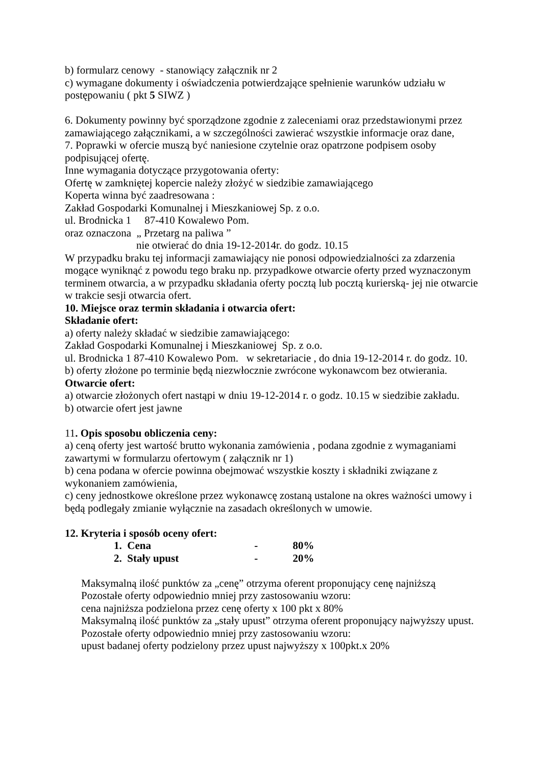b) formularz cenowy - stanowiący załącznik nr 2
c) wymagane dokumenty i oświadczenia potwierdzające spełnienie warunków udziału w postępowaniu ( pkt 5 SIWZ )
6. Dokumenty powinny być sporządzone zgodnie z zaleceniami oraz przedstawionymi przez zamawiającego załącznikami, a w szczególności zawierać wszystkie informacje oraz dane,
7. Poprawki w ofercie muszą być naniesione czytelnie oraz opatrzone podpisem osoby podpisującej ofertę.
Inne wymagania dotyczące przygotowania oferty:
Ofertę w zamkniętej kopercie należy złożyć w siedzibie zamawiającego
Koperta winna być zaadresowana :
Zakład Gospodarki Komunalnej i Mieszkaniowej Sp. z o.o.
ul. Brodnicka 1 87-410 Kowalewo Pom.
oraz oznaczona „ Przetarg na paliwa ”
nie otwierać do dnia 19-12-2014r. do godz. 10.15
W przypadku braku tej informacji zamawiający nie ponosi odpowiedzialności za zdarzenia mogące wyniknąć z powodu tego braku np. przypadkowe otwarcie oferty przed wyznaczonym terminem otwarcia, a w przypadku składania oferty pocztą lub pocztą kurierską- jej nie otwarcie w trakcie sesji otwarcia ofert.
10. Miejsce oraz termin składania i otwarcia ofert:
Składanie ofert:
a) oferty należy składać w siedzibie zamawiającego:
Zakład Gospodarki Komunalnej i Mieszkaniowej Sp. z o.o.
ul. Brodnicka 1 87-410 Kowalewo Pom. w sekretariacie , do dnia 19-12-2014 r. do godz. 10.
b) oferty złożone po terminie będą niezwłocznie zwrócone wykonawcom bez otwierania.
Otwarcie ofert:
a) otwarcie złożonych ofert nastąpi w dniu 19-12-2014 r. o godz. 10.15 w siedzibie zakładu.
b) otwarcie ofert jest jawne
11. Opis sposobu obliczenia ceny:
a) ceną oferty jest wartość brutto wykonania zamówienia , podana zgodnie z wymaganiami zawartymi w formularzu ofertowym ( załącznik nr 1)
b) cena podana w ofercie powinna obejmować wszystkie koszty i składniki związane z wykonaniem zamówienia,
c) ceny jednostkowe określone przez wykonawcę zostaną ustalone na okres ważności umowy i będą podlegały zmianie wyłącznie na zasadach określonych w umowie.
12. Kryteria i sposób oceny ofert:
1. Cena - 80%
2. Stały upust - 20%
Maksymalną ilość punktów za „cenę” otrzyma oferent proponujący cenę najniższą
Pozostałe oferty odpowiednio mniej przy zastosowaniu wzoru:
cena najniższa podzielona przez cenę oferty x 100 pkt x 80%
Maksymalną ilość punktów za „stały upust” otrzyma oferent proponujący najwyższy upust. Pozostałe oferty odpowiednio mniej przy zastosowaniu wzoru:
upust badanej oferty podzielony przez upust najwyższy x 100pkt.x 20%